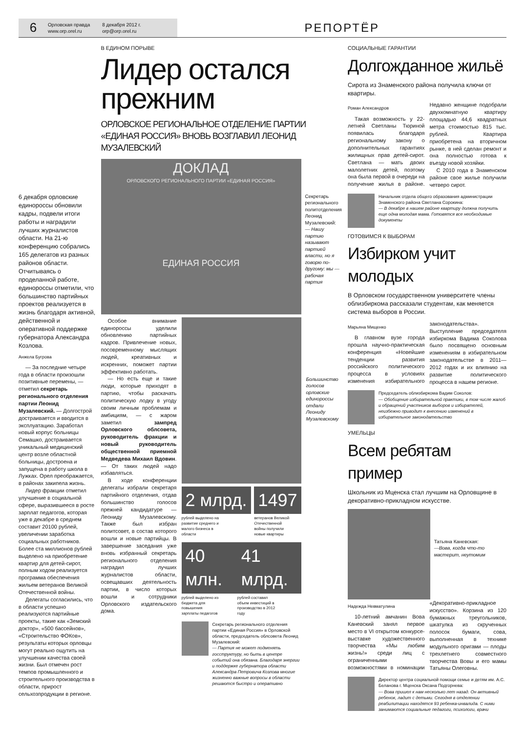6
Орловская правда
www.orp.orel.ru
8 декабря 2012 г.
orp@orp.orel.ru
РЕПОРТЁР
6 декабря орловские единороссы обновили кадры, подвели итоги работы и наградили лучших журналистов области. На 21-ю конференцию собрались 165 делегатов из разных районов области. Отчитываясь о проделанной работе, единороссы отметили, что большинство партийных проектов реализуется в жизнь благодаря активной, действенной и оперативной поддержке губернатора Александра Козлова.
Анжела Бугрова
— За последние четыре года в области произошли позитивные перемены, — отметил секретарь регионального отделения партии Леонид Музалевский. — Долгострой достраивается и вводится в эксплуатацию. Заработал новый корпус больницы Семашко, достраивается уникальный медицинский центр возле областной больницы, достроена и запущена в работу школа в Лужках. Орел преображается, в районах закипела жизнь.
Лидер фракции отметил улучшение в социальной сфере, выразившееся в росте зарплат педагогов, которая уже в декабре в среднем составит 20100 рублей, увеличении заработка социальных работников. Более ста миллионов рублей выделено на приобретение квартир для детей-сирот, полным ходом реализуется программа обеспечения жильем ветеранов Великой Отечественной войны.
Делегаты согласились, что в области успешно реализуются партийные проекты, такие как «Земский доктор», «500 бассейнов», «Строительство ФОКов», результаты которых орловцы могут реально ощутить на улучшении качества своей жизни. Был отмечен рост темпов промышленного и строительного производства в области, прирост сельхозпродукции в регионе.
В ЕДИНОМ ПОРЫВЕ
Лидер остался
прежним
ОРЛОВСКОЕ РЕГИОНАЛЬНОЕ ОТДЕЛЕНИЕ ПАРТИИ «ЕДИНАЯ РОССИЯ» ВНОВЬ ВОЗГЛАВИЛ ЛЕОНИД МУЗАЛЕВСКИЙ
ДОКЛАД
ОРЛОВСКОГО РЕГИОНАЛЬНОГО ПАРТИИ «ЕДИНАЯ РОССИЯ»
ЕДИНАЯ РОССИЯ
Секретарь регионального политотделения Леонид Музалевский:
— Нашу партию называют партией власти, но я говорю по-другому: мы — рабочая партия
Особое внимание единороссы уделили обновлению партийных кадров. Привлечение новых, посовременному мыслящих людей, креативных и искренних, поможет партии эффективно работать.
— Но есть еще и такие люди, которые приходят в партию, чтобы раскачать политическую лодку в угоду своим личным проблемам и амбициям, — с жаром заметил зампред Орловского облсовета, руководитель фракции и новый руководитель общественной приемной Медведева Михаил Вдовин. — От таких людей надо избавляться.
В ходе конференции делегаты избрали секретаря партийного отделения, отдав большинство голосов прежней кандидатуре — Леониду Музалевскому. Также был избран политсовет, в состав которого вошли и новые партийцы. В завершение заседания уже вновь избранный секретарь регионального отделения наградил лучших журналистов области, освещавших деятельность партии, в число которых вошли и сотрудники Орловского издательского дома.
2 млрд.
рублей выделено на развитие среднего и малого бизнеса в области
1497
ветеранов Великой Отечественной войны получили новые квартиры
40 млн.
рублей выделено из бюджета для повышения зарплаты педагогов
41 млрд.
рублей составил объем инвестиций в производство в 2012 году
Секретарь регионального отделения партии «Единая Россия» в Орловской области, председатель облсовета Леонид Музалевский:
— Партия не может подменять госструктуру, но быть в центре событий она обязана. Благодаря энергии и поддержке губернатора области Александра Петровича Козлова многие жизненно важные вопросы в области решаются быстро и оперативно
Большинство голосов орловские единороссы отдали Леониду Музалевскому
СОЦИАЛЬНЫЕ ГАРАНТИИ
Долгожданное жильё
Сирота из Знаменского района получила ключи от квартиры.
Роман Александров
Такая возможность у 22-летней Светланы Тюриной появилась благодаря региональному закону о дополнительных гарантиях жилищных прав детей-сирот. Светлана — мать двоих малолетних детей, поэтому она была первой в очереди на получение жилья в районе. Недавно женщине подобрали двухкомнатную квартиру площадью 44,6 квадратных метра стоимостью 815 тыс. рублей. Квартира приобретена на вторичном рынке, в ней сделан ремонт и она полностью готова к въезду новой хозяйки.
С 2010 года в Знаменском районе свое жилье получили четверо сирот.
Начальник отдела общего образования администрации Знаменского района Светлана Сорокина:
— В декабре в нашем районе квартиру должна получить еще одна молодая мама. Готовятся все необходимые документы
ГОТОВИМСЯ К ВЫБОРАМ
Избирком учит молодых
В Орловском государственном университете члены облизбиркома рассказали студентам, как меняется система выборов в России.
Марьяна Мищенко
В главном вузе города прошла научно-практическая конференция «Новейшие тенденции развития российского политического процесса в условиях изменения избирательного законодательства». Выступление председателя избиркома Вадима Соколова было посвящено основным изменениям в избирательном законодательстве в 2011—2012 годах и их влиянию на развитие политического процесса в нашем регионе.
Председатель облизбиркома Вадим Соколов:
— Обобщение избирательной практики, в том числе жалоб и обращений участников выборов и избирателей, неизбежно приводит к внесению изменений в избирательное законодательство
УМЕЛЬЦЫ
Всем ребятам пример
Школьник из Мценска стал лучшим на Орловщине в декоративно-прикладном искусстве.
Татьяна Каневская:
—Вова, когда что-то мастерит, неутомим
Надежда Невматулина
10-летний амчанин Вова Каневский занял первое место в VI открытом конкурсе-выставке художественного творчества «Мы любим жизнь!» среди лиц с ограниченными возможностями в номинации «Декоративно-прикладное искусство». Корзина из 120 бумажных треугольников, шкатулка из скрученных полосок бумаги, сова, выполненная в технике модульного оригами — плоды трехлетнего совместного творчества Вовы и его мамы Татьяны Олеговны.
Директор центра социальной помощи семье и детям им. А.С. Беланова г. Мценска Оксана Подгорнева:
— Вова пришел к нам несколько лет назад. Он активный ребенок, ладит с детьми. Сегодня в отделении реабилитации находятся 93 ребенка-инвалида. С ними занимаются социальные педагоги, психологи, врачи